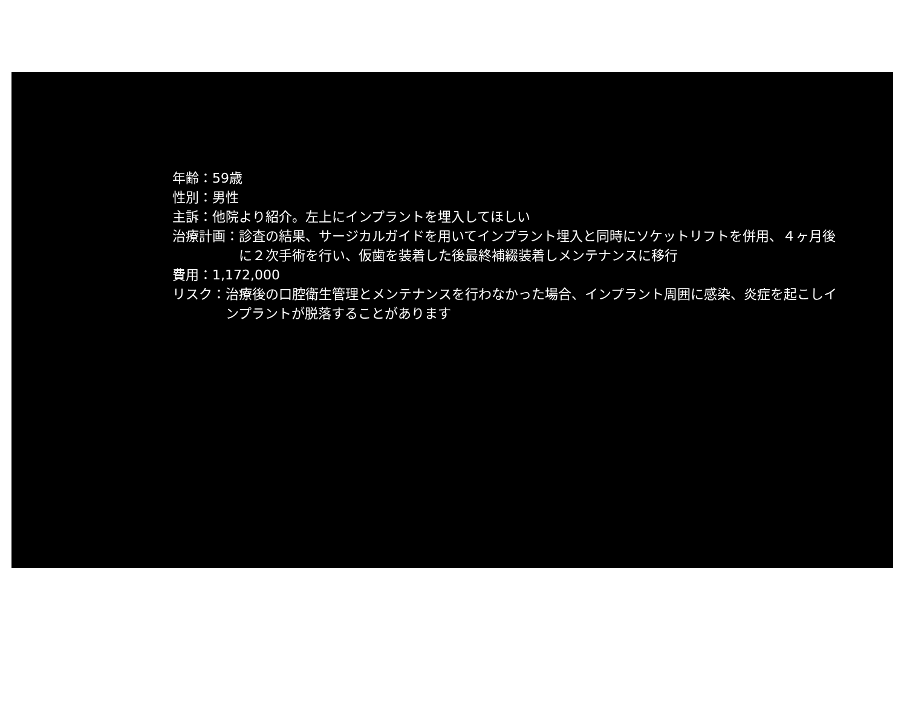年齢：59歳
性別：男性
主訴：他院より紹介。左上にインプラントを埋入してほしい
治療計画： 診査の結果、サージカルガイドを用いてインプラント埋入と同時にソケットリフトを併用、４ヶ月後に２次手術を行い、仮歯を装着した後最終補綴装着しメンテナンスに移行
費用：1,172,000
リスク： 治療後の口腔衛生管理とメンテナンスを行わなかった場合、インプラント周囲に感染、炎症を起こしインプラントが脱落することがあります